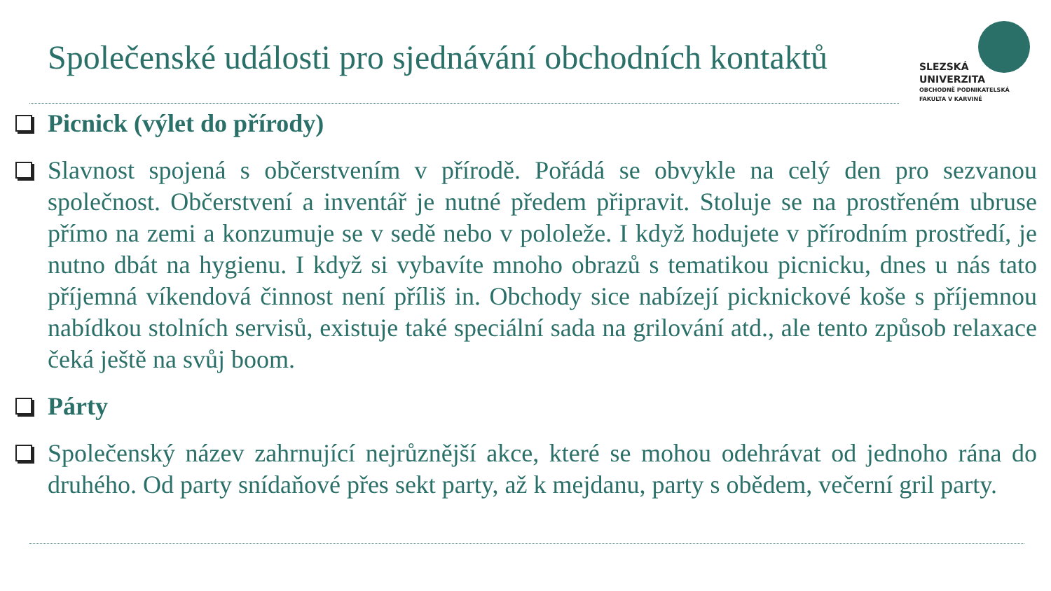Společenské události pro sjednávání obchodních kontaktů
SLEZSKÁ
UNIVERZITA
OBCHODNĚ PODNIKATELSKÁ
FAKULTA V KARVINÉ
Picnick (výlet do přírody)
Slavnost spojená s občerstvením v přírodě. Pořádá se obvykle na celý den pro sezvanou společnost. Občerstvení a inventář je nutné předem připravit. Stoluje se na prostřeném ubruse přímo na zemi a konzumuje se v sedě nebo v pololeže. I když hodujete v přírodním prostředí, je nutno dbát na hygienu. I když si vybavíte mnoho obrazů s tematikou picnicku, dnes u nás tato příjemná víkendová činnost není příliš in. Obchody sice nabízejí picknickové koše s příjemnou nabídkou stolních servisů, existuje také speciální sada na grilování atd., ale tento způsob relaxace čeká ještě na svůj boom.
Párty
Společenský název zahrnující nejrůznější akce, které se mohou odehrávat od jednoho rána do druhého. Od party snídaňové přes sekt party, až k mejdanu, party s obědem, večerní gril party.